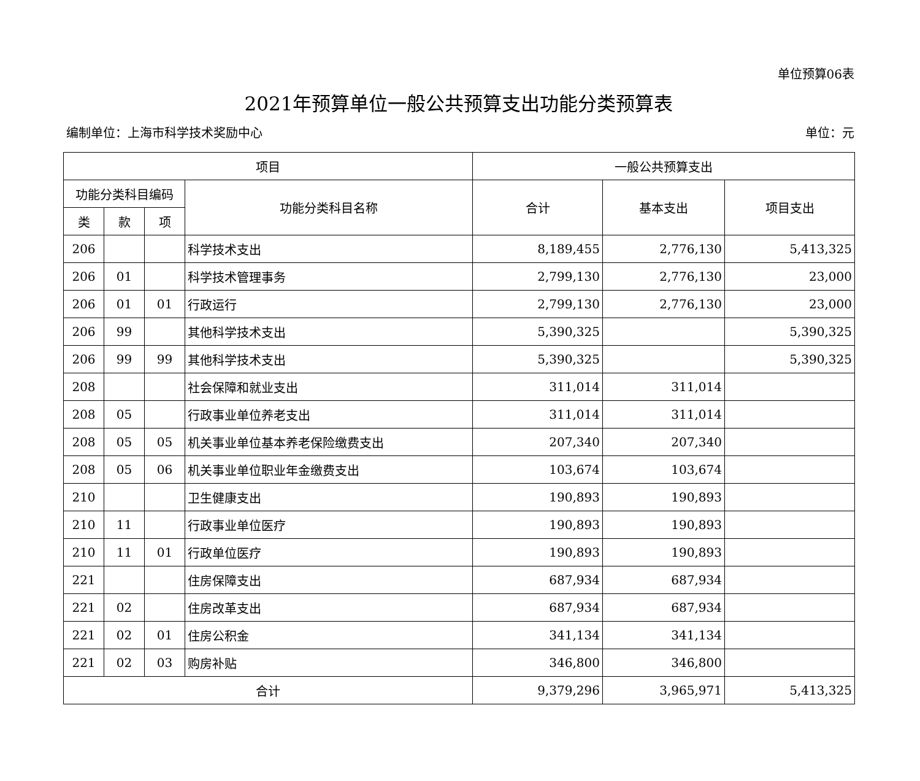单位预算06表
2021年预算单位一般公共预算支出功能分类预算表
编制单位：上海市科学技术奖励中心 单位：元
| 项目 | | | | 一般公共预算支出 | | |
| --- | --- | --- | --- | --- | --- | --- |
| 功能分类科目编码 | | | 功能分类科目名称 | 合计 | 基本支出 | 项目支出 |
| 类 | 款 | 项 | | | | |
| 206 | | | 科学技术支出 | 8,189,455 | 2,776,130 | 5,413,325 |
| 206 | 01 | | 科学技术管理事务 | 2,799,130 | 2,776,130 | 23,000 |
| 206 | 01 | 01 | 行政运行 | 2,799,130 | 2,776,130 | 23,000 |
| 206 | 99 | | 其他科学技术支出 | 5,390,325 | | 5,390,325 |
| 206 | 99 | 99 | 其他科学技术支出 | 5,390,325 | | 5,390,325 |
| 208 | | | 社会保障和就业支出 | 311,014 | 311,014 | |
| 208 | 05 | | 行政事业单位养老支出 | 311,014 | 311,014 | |
| 208 | 05 | 05 | 机关事业单位基本养老保险缴费支出 | 207,340 | 207,340 | |
| 208 | 05 | 06 | 机关事业单位职业年金缴费支出 | 103,674 | 103,674 | |
| 210 | | | 卫生健康支出 | 190,893 | 190,893 | |
| 210 | 11 | | 行政事业单位医疗 | 190,893 | 190,893 | |
| 210 | 11 | 01 | 行政单位医疗 | 190,893 | 190,893 | |
| 221 | | | 住房保障支出 | 687,934 | 687,934 | |
| 221 | 02 | | 住房改革支出 | 687,934 | 687,934 | |
| 221 | 02 | 01 | 住房公积金 | 341,134 | 341,134 | |
| 221 | 02 | 03 | 购房补贴 | 346,800 | 346,800 | |
| 合计 | | | | 9,379,296 | 3,965,971 | 5,413,325 |